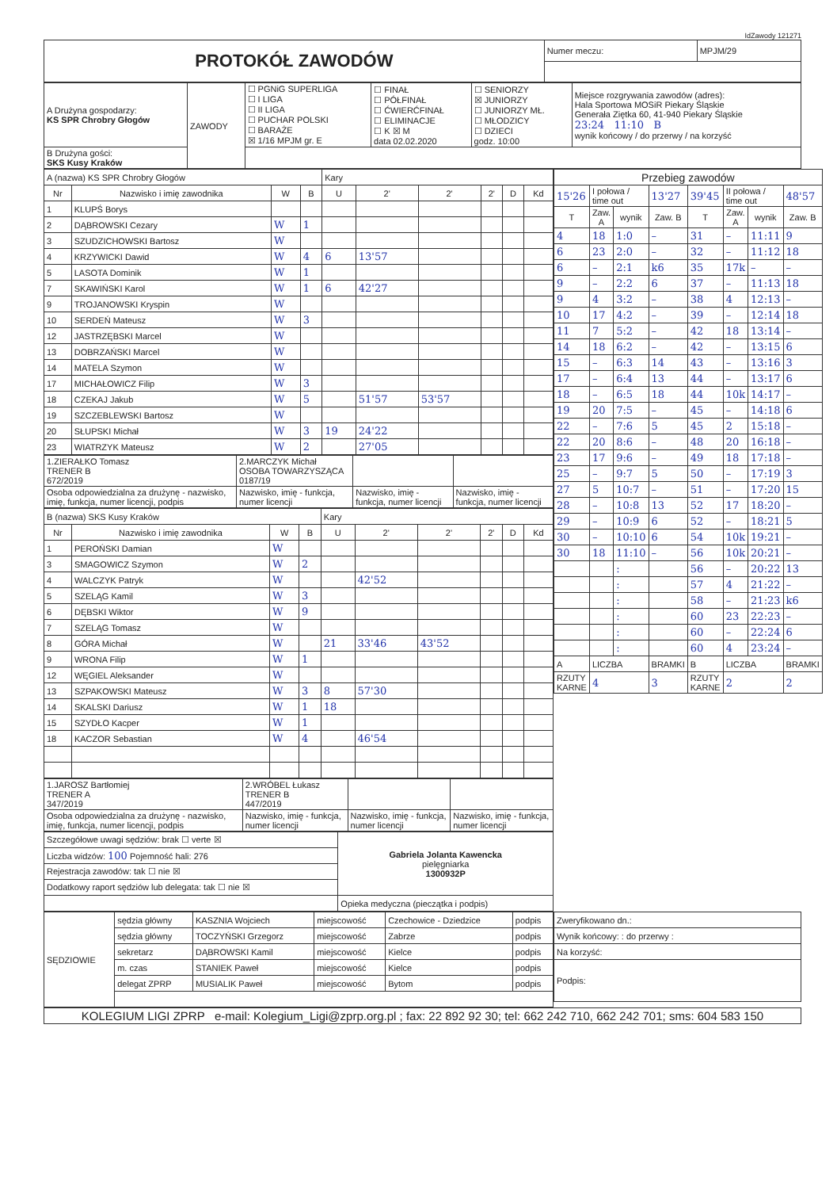IdZawody 121271
| PROTOKÓŁ ZAWODÓW | Numer meczu: | MPJM/29 |
| A Drużyna gospodarzy: KS SPR Chrobry Głogów | ZAWODY | ☐ PGNiG SUPERLIGA ☐ I LIGA ☐ II LIGA ☐ PUCHAR POLSKI ☐ BARAŻE ☒ 1/16 MPJM gr. E | ☐ FINAŁ ☐ PÓŁFINAŁ ☐ ĆWIERĆFINAŁ ☐ ELIMINACJE ☐ K ☒ M data 02.02.2020 | ☐ SENIORZY ☒ JUNIORZY ☐ JUNIORZY MŁ. ☐ MŁODZICY ☐ DZIECI godz. 10:00 | Miejsce rozgrywania zawodów (adres): Hala Sportowa MOSiR Piekary Śląskie Generała Ziętka 60, 41-940 Piekary Śląskie 23:24 11:10 B wynik końcowy / do przerwy / na korzyść |
| B Drużyna gości: SKS Kusy Kraków | | | | | |
| A (nazwa) KS SPR Chrobry Głogów | | | | Kary | | | | | |
| Nr | Nazwisko i imię zawodnika | W | B | U | 2' | 2' | 2' | D | Kd |
| 1 | KLUPŚ Borys | | | | | | | | |
| 2 | DĄBROWSKI Cezary | W | 1 | | | | | | |
| 3 | SZUDZICHOWSKI Bartosz | W | | | | | | | |
| 4 | KRZYWICKI Dawid | W | 4 | 6 | 13'57 | | | | |
| 5 | LASOTA Dominik | W | 1 | | | | | | |
| 7 | SKAWIŃSKI Karol | W | 1 | 6 | 42'27 | | | | |
| 9 | TROJANOWSKI Kryspin | W | | | | | | | |
| 10 | SERDEŃ Mateusz | W | 3 | | | | | | |
| 12 | JASTRZĘBSKI Marcel | W | | | | | | | |
| 13 | DOBRZAŃSKI Marcel | W | | | | | | | |
| 14 | MATELA Szymon | W | | | | | | | |
| 17 | MICHAŁOWICZ Filip | W | 3 | | | | | | |
| 18 | CZEKAJ Jakub | W | 5 | | 51'57 | 53'57 | | | |
| 19 | SZCZEBLEWSKI Bartosz | W | | | | | | | |
| 20 | SŁUPSKI Michał | W | 3 | 19 | 24'22 | | | | |
| 23 | WIATRZYK Mateusz | W | 2 | | 27'05 | | | | |
| 1.ZIERAŁKO Tomasz TRENER B 672/2019 | 2.MARCZYK Michał OSOBA TOWARZYSZĄCA 0187/19 | | |
| Osoba odpowiedzialna za drużynę - nazwisko, imię, funkcja, numer licencji, podpis | Nazwisko, imię - funkcja, numer licencji | Nazwisko, imię - funkcja, numer licencji | Nazwisko, imię - funkcja, numer licencji |
| B (nazwa) SKS Kusy Kraków | | | | Kary | | | | | |
| Nr | Nazwisko i imię zawodnika | W | B | U | 2' | 2' | 2' | D | Kd |
| 1 | PEROŃSKI Damian | W | | | | | | | |
| 3 | SMAGOWICZ Szymon | W | 2 | | | | | | |
| 4 | WALCZYK Patryk | W | | | 42'52 | | | | |
| 5 | SZELĄG Kamil | W | 3 | | | | | | |
| 6 | DĘBSKI Wiktor | W | 9 | | | | | | |
| 7 | SZELĄG Tomasz | W | | | | | | | |
| 8 | GÓRA Michał | W | | 21 | 33'46 | 43'52 | | | |
| 9 | WRONA Filip | W | 1 | | | | | | |
| 12 | WĘGIEL Aleksander | W | | | | | | | |
| 13 | SZPAKOWSKI Mateusz | W | 3 | 8 | 57'30 | | | | |
| 14 | SKALSKI Dariusz | W | 1 | 18 | | | | | |
| 15 | SZYDŁO Kacper | W | 1 | | | | | | |
| 18 | KACZOR Sebastian | W | 4 | | 46'54 | | | | |
| 1.JAROSZ Bartłomiej TRENER A 347/2019 | 2.WRÓBEL Łukasz TRENER B 447/2019 | | |
| Osoba odpowiedzialna za drużynę - nazwisko, imię, funkcja, numer licencji, podpis | Nazwisko, imię - funkcja, numer licencji | Nazwisko, imię - funkcja, numer licencji | Nazwisko, imię - funkcja, numer licencji |
| Szczegółowe uwagi sędziów: brak ☐ verte ☒ | Gabriela Jolanta Kawencka pielęgniarka 1300932P |
| Liczba widzów: 100 Pojemność hali: 276 | |
| Rejestracja zawodów: tak ☐ nie ☒ | |
| Dodatkowy raport sędziów lub delegata: tak ☐ nie ☒ | |
| | Opieka medyczna (pieczątka i podpis) |
| Przebieg zawodów | | | | | | | |
| 15'26 | I połowa / time out | | 13'27 | 39'45 | II połowa / time out | | 48'57 |
| T | Zaw. A | wynik | Zaw. B | T | Zaw. A | wynik | Zaw. B |
| 4 | 18 | 1:0 | – | 31 | – | 11:11 | 9 |
| 6 | 23 | 2:0 | – | 32 | – | 11:12 | 18 |
| 6 | – | 2:1 | k6 | 35 | 17k | – | – |
| 9 | – | 2:2 | 6 | 37 | – | 11:13 | 18 |
| 9 | 4 | 3:2 | – | 38 | 4 | 12:13 | – |
| 10 | 17 | 4:2 | – | 39 | – | 12:14 | 18 |
| 11 | 7 | 5:2 | – | 42 | 18 | 13:14 | – |
| 14 | 18 | 6:2 | – | 42 | – | 13:15 | 6 |
| 15 | – | 6:3 | 14 | 43 | – | 13:16 | 3 |
| 17 | – | 6:4 | 13 | 44 | – | 13:17 | 6 |
| 18 | – | 6:5 | 18 | 44 | 10k | 14:17 | – |
| 19 | 20 | 7:5 | – | 45 | – | 14:18 | 6 |
| 22 | – | 7:6 | 5 | 45 | 2 | 15:18 | – |
| 22 | 20 | 8:6 | – | 48 | 20 | 16:18 | – |
| 23 | 17 | 9:6 | – | 49 | 18 | 17:18 | – |
| 25 | – | 9:7 | 5 | 50 | – | 17:19 | 3 |
| 27 | 5 | 10:7 | – | 51 | – | 17:20 | 15 |
| 28 | – | 10:8 | 13 | 52 | 17 | 18:20 | – |
| 29 | – | 10:9 | 6 | 52 | – | 18:21 | 5 |
| 30 | – | 10:10 | 6 | 54 | 10k | 19:21 | – |
| 30 | 18 | 11:10 | – | 56 | 10k | 20:21 | – |
| | | : | | 56 | – | 20:22 | 13 |
| | | : | | 57 | 4 | 21:22 | – |
| | | : | | 58 | – | 21:23 | k6 |
| | | : | | 60 | 23 | 22:23 | – |
| | | : | | 60 | – | 22:24 | 6 |
| | | : | | 60 | 4 | 23:24 | – |
| A | LICZBA | | BRAMKI | B | LICZBA | | BRAMKI |
| RZUTY KARNE | 4 | | 3 | RZUTY KARNE | 2 | | 2 |
| SĘDZIOWIE | sędzia główny | KASZNIA Wojciech | miejscowość | Czechowice - Dziedzice | podpis |
| | sędzia główny | TOCZYŃSKI Grzegorz | miejscowość | Zabrze | podpis |
| | sekretarz | DĄBROWSKI Kamil | miejscowość | Kielce | podpis |
| | m. czas | STANIEK Paweł | miejscowość | Kielce | podpis |
| | delegat ZPRP | MUSIALIK Paweł | miejscowość | Bytom | podpis |
| Zweryfikowano dn.: |
| Wynik końcowy: : do przerwy : |
| Na korzyść: |
| Podpis: |
| KOLEGIUM LIGI ZPRP e-mail: Kolegium_Ligi@zprp.org.pl ; fax: 22 892 92 30; tel: 662 242 710, 662 242 701; sms: 604 583 150 |